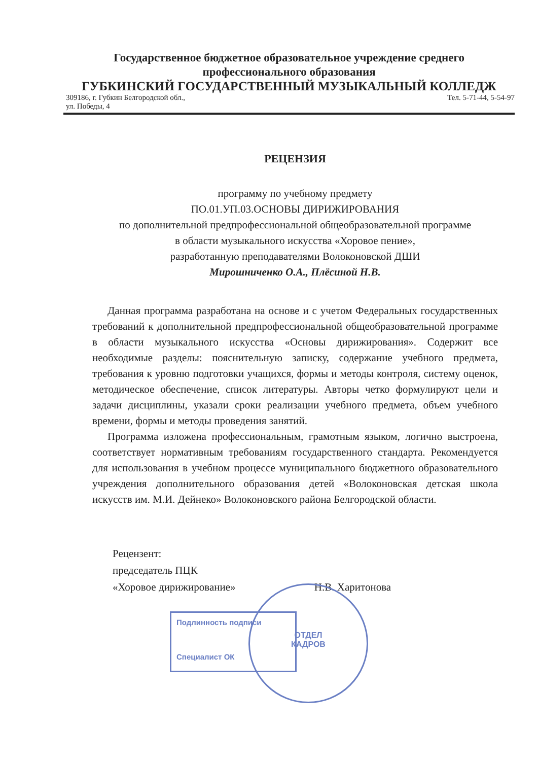Государственное бюджетное образовательное учреждение среднего профессионального образования
ГУБКИНСКИЙ ГОСУДАРСТВЕННЫЙ МУЗЫКАЛЬНЫЙ КОЛЛЕДЖ
309186, г. Губкин Белгородской обл.,
ул. Победы, 4 Тел. 5-71-44, 5-54-97
РЕЦЕНЗИЯ
программу по учебному предмету
ПО.01.УП.03.ОСНОВЫ ДИРИЖИРОВАНИЯ
по дополнительной предпрофессиональной общеобразовательной программе
в области музыкального искусства «Хоровое пение»,
разработанную преподавателями Волоконовской ДШИ
Мирошниченко О.А., Плёсиной Н.В.
Данная программа разработана на основе и с учетом Федеральных государственных требований к дополнительной предпрофессиональной общеобразовательной программе в области музыкального искусства «Основы дирижирования». Содержит все необходимые разделы: пояснительную записку, содержание учебного предмета, требования к уровню подготовки учащихся, формы и методы контроля, систему оценок, методическое обеспечение, список литературы. Авторы четко формулируют цели и задачи дисциплины, указали сроки реализации учебного предмета, объем учебного времени, формы и методы проведения занятий.
Программа изложена профессиональным, грамотным языком, логично выстроена, соответствует нормативным требованиям государственного стандарта. Рекомендуется для использования в учебном процессе муниципального бюджетного образовательного учреждения дополнительного образования детей «Волоконовская детская школа искусств им. М.И. Дейнеко» Волоконовского района Белгородской области.
Рецензент:
председатель ПЦК
«Хоровое дирижирование» Н.В. Харитонова
Подлинность подписи
Специалист ОК
ОТДЕЛ
КАДРОВ